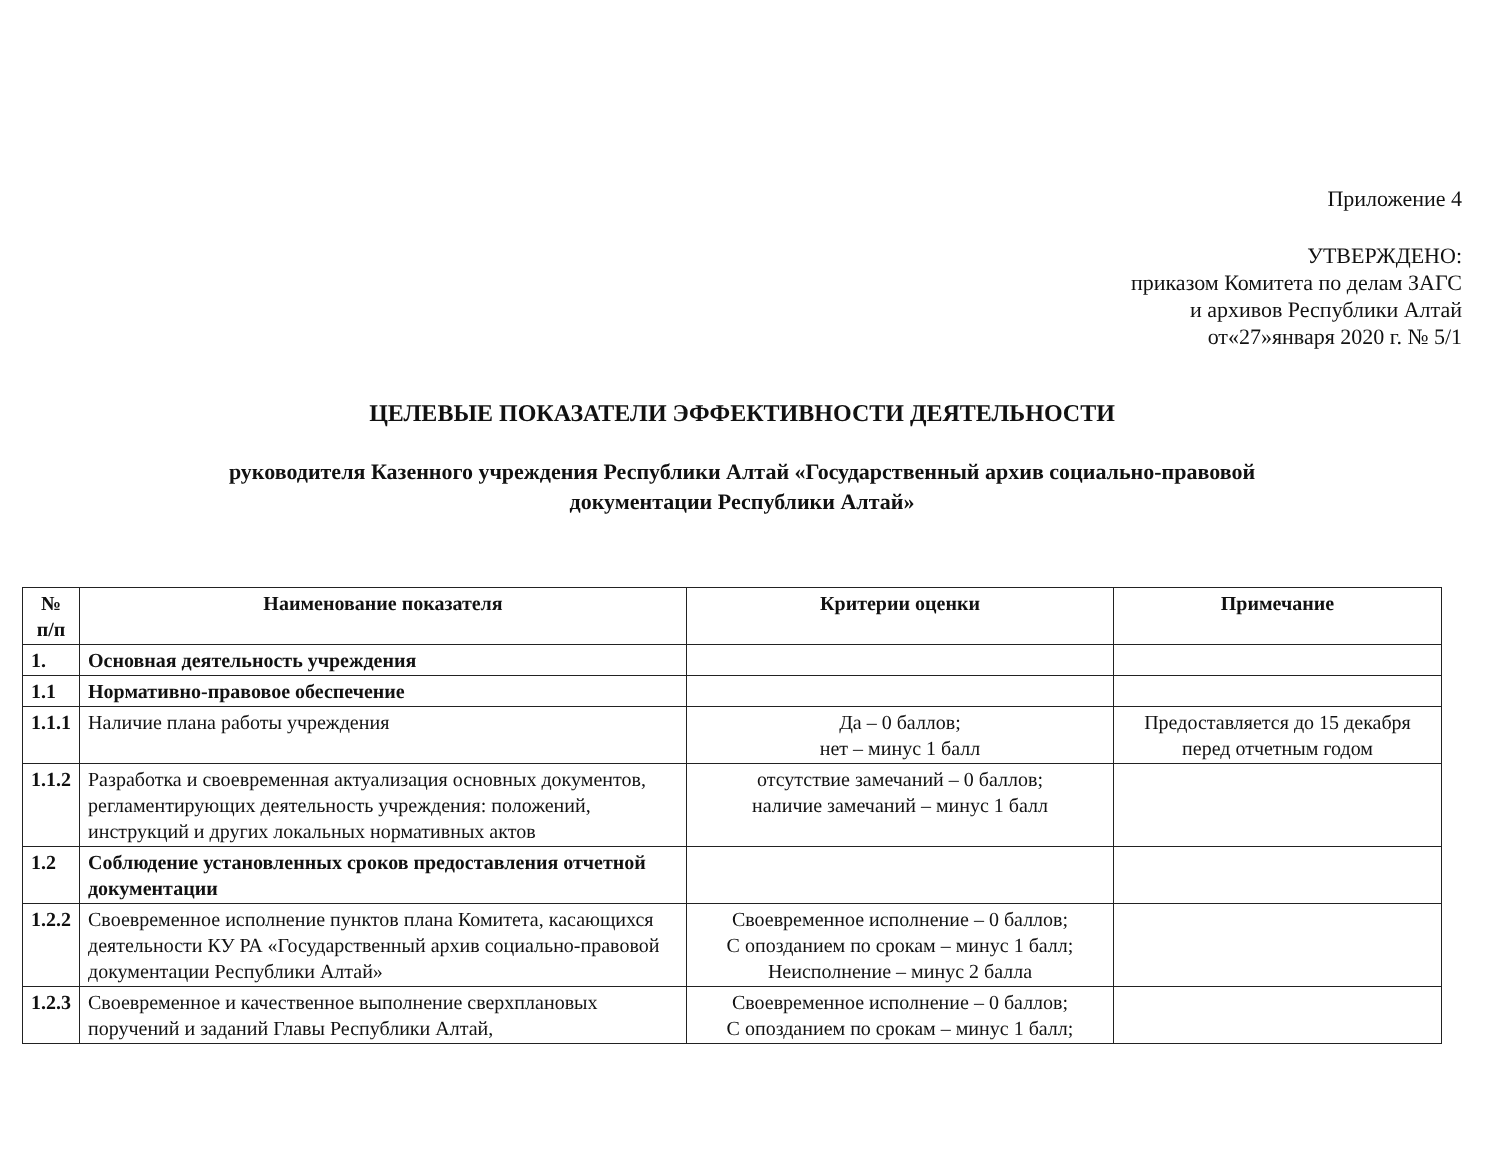Приложение 4
УТВЕРЖДЕНО:
приказом Комитета по делам ЗАГС
и архивов Республики Алтай
от«27»января 2020 г. № 5/1
ЦЕЛЕВЫЕ ПОКАЗАТЕЛИ ЭФФЕКТИВНОСТИ ДЕЯТЕЛЬНОСТИ
руководителя Казенного учреждения Республики Алтай «Государственный архив социально-правовой
документации Республики Алтай»
| № п/п | Наименование показателя | Критерии оценки | Примечание |
| --- | --- | --- | --- |
| 1. | Основная деятельность учреждения | | |
| 1.1 | Нормативно-правовое обеспечение | | |
| 1.1.1 | Наличие плана работы учреждения | Да – 0 баллов; нет – минус 1 балл | Предоставляется до 15 декабря перед отчетным годом |
| 1.1.2 | Разработка и своевременная актуализация основных документов, регламентирующих деятельность учреждения: положений, инструкций и других локальных нормативных актов | отсутствие замечаний – 0 баллов; наличие замечаний – минус 1 балл | |
| 1.2 | Соблюдение установленных сроков предоставления отчетной документации | | |
| 1.2.2 | Своевременное исполнение пунктов плана Комитета, касающихся деятельности КУ РА «Государственный архив социально-правовой документации Республики Алтай» | Своевременное исполнение – 0 баллов; С опозданием по срокам – минус 1 балл; Неисполнение – минус 2 балла | |
| 1.2.3 | Своевременное и качественное выполнение сверхплановых поручений и заданий Главы Республики Алтай, | Своевременное исполнение – 0 баллов; С опозданием по срокам – минус 1 балл; | |